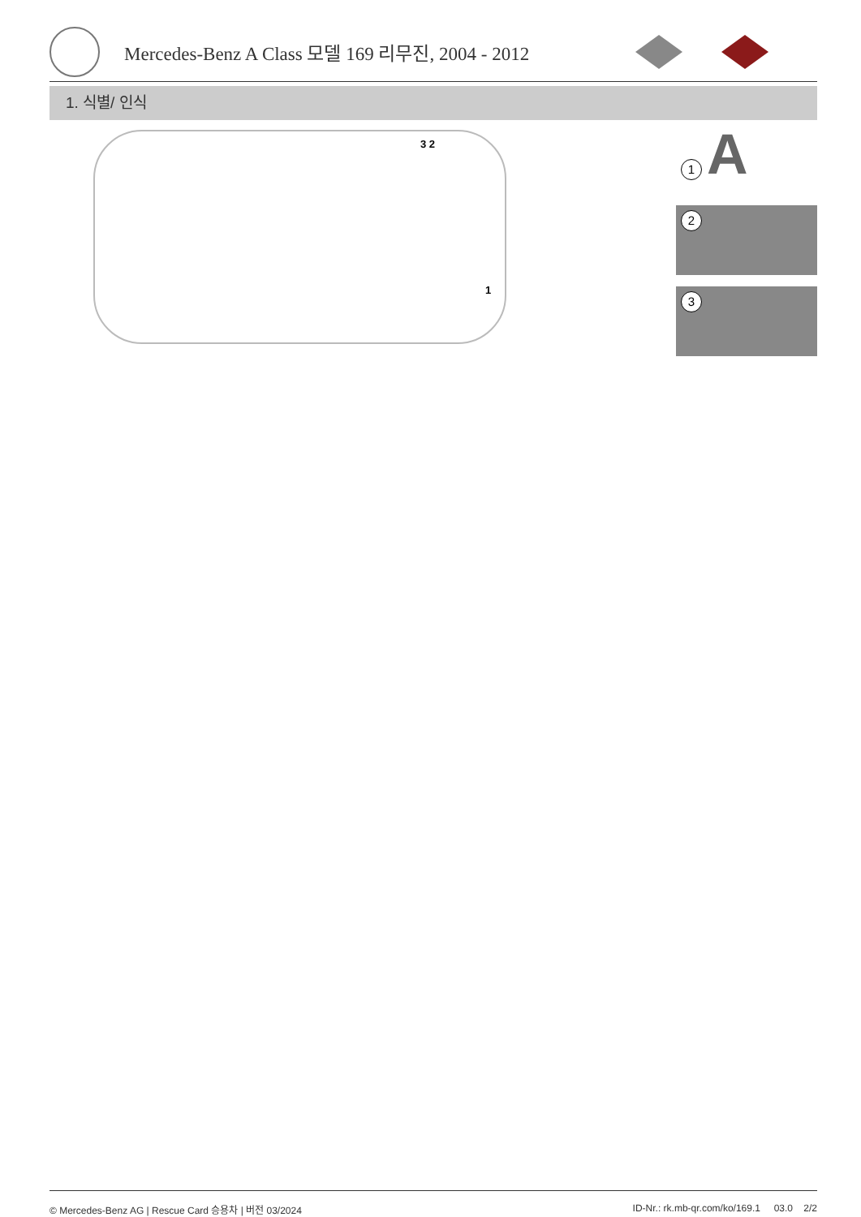Mercedes-Benz A Class 모델 169 리무진, 2004 - 2012
1. 식별/ 인식
3 2
1
1 A
2
3
© Mercedes-Benz AG | Rescue Card 승용차 | 버전 03/2024 ID-Nr.: rk.mb-qr.com/ko/169.1 03.0 2/2